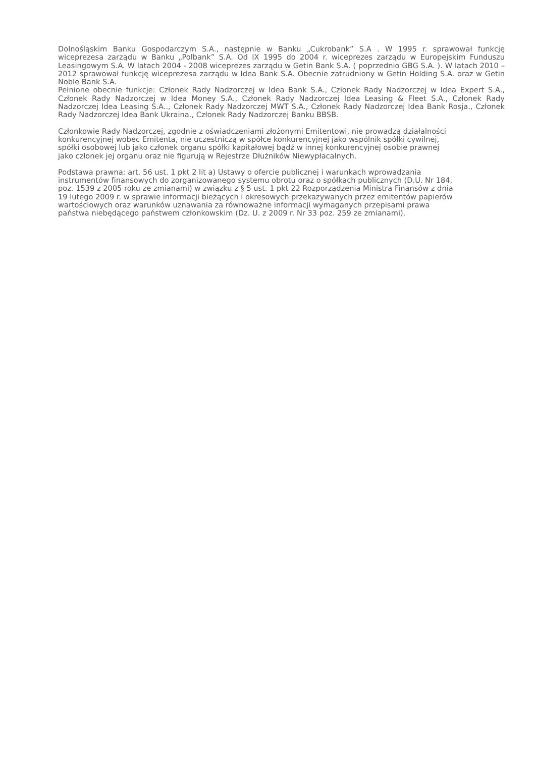Dolnośląskim Banku Gospodarczym S.A., następnie w Banku „Cukrobank” S.A . W 1995 r. sprawował funkcję wiceprezesa zarządu w Banku „Polbank” S.A. Od IX 1995 do 2004 r. wiceprezes zarządu w Europejskim Funduszu Leasingowym S.A. W latach 2004 - 2008 wiceprezes zarządu w Getin Bank S.A. ( poprzednio GBG S.A. ). W latach 2010 – 2012 sprawował funkcję wiceprezesa zarządu w Idea Bank S.A. Obecnie zatrudniony w Getin Holding S.A. oraz w Getin Noble Bank S.A.
Pełnione obecnie funkcje: Członek Rady Nadzorczej w Idea Bank S.A., Członek Rady Nadzorczej w Idea Expert S.A., Członek Rady Nadzorczej w Idea Money S.A., Członek Rady Nadzorczej Idea Leasing & Fleet S.A., Członek Rady Nadzorczej Idea Leasing S.A.., Członek Rady Nadzorczej MWT S.A., Członek Rady Nadzorczej Idea Bank Rosja., Członek Rady Nadzorczej Idea Bank Ukraina., Członek Rady Nadzorczej Banku BBSB.
Członkowie Rady Nadzorczej, zgodnie z oświadczeniami złożonymi Emitentowi, nie prowadzą działalności
konkurencyjnej wobec Emitenta, nie uczestniczą w spółce konkurencyjnej jako wspólnik spółki cywilnej,
spółki osobowej lub jako członek organu spółki kapitałowej bądź w innej konkurencyjnej osobie prawnej
jako członek jej organu oraz nie figurują w Rejestrze Dłużników Niewypłacalnych.
Podstawa prawna: art. 56 ust. 1 pkt 2 lit a) Ustawy o ofercie publicznej i warunkach wprowadzania
instrumentów finansowych do zorganizowanego systemu obrotu oraz o spółkach publicznych (D.U. Nr 184,
poz. 1539 z 2005 roku ze zmianami) w związku z § 5 ust. 1 pkt 22 Rozporządzenia Ministra Finansów z dnia
19 lutego 2009 r. w sprawie informacji bieżących i okresowych przekazywanych przez emitentów papierów
wartościowych oraz warunków uznawania za równoważne informacji wymaganych przepisami prawa
państwa niebędącego państwem członkowskim (Dz. U. z 2009 r. Nr 33 poz. 259 ze zmianami).